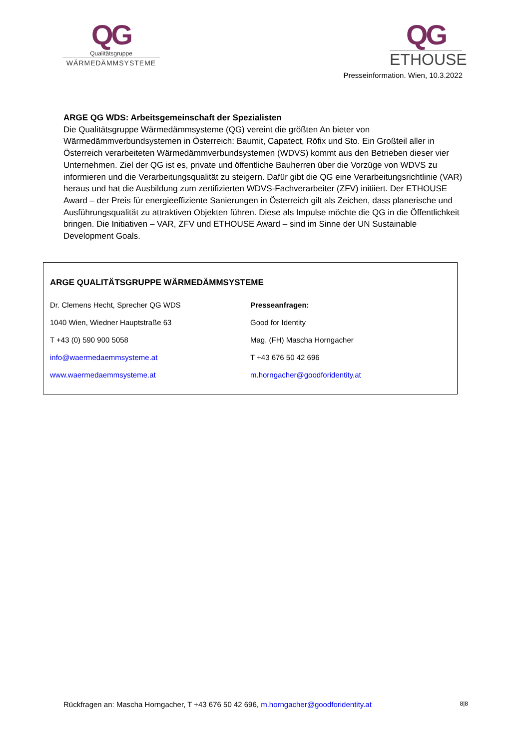QG
Qualitätsgruppe
WÄRMEDÄMMSYSTEME
QG
ETHOUSE
Presseinformation. Wien, 10.3.2022
ARGE QG WDS: Arbeitsgemeinschaft der Spezialisten
Die Qualitätsgruppe Wärmedämmsysteme (QG) vereint die größten An bieter von Wärmedämmverbundsystemen in Österreich: Baumit, Capatect, Röfix und Sto. Ein Großteil aller in Österreich verarbeiteten Wärmedämmverbundsystemen (WDVS) kommt aus den Betrieben dieser vier Unternehmen. Ziel der QG ist es, private und öffentliche Bauherren über die Vorzüge von WDVS zu informieren und die Verarbeitungsqualität zu steigern. Dafür gibt die QG eine Verarbeitungsrichtlinie (VAR) heraus und hat die Ausbildung zum zertifizierten WDVS-Fachverarbeiter (ZFV) initiiert. Der ETHOUSE Award – der Preis für energieeffiziente Sanierungen in Österreich gilt als Zeichen, dass planerische und Ausführungsqualität zu attraktiven Objekten führen. Diese als Impulse möchte die QG in die Öffentlichkeit bringen. Die Initiativen – VAR, ZFV und ETHOUSE Award – sind im Sinne der UN Sustainable Development Goals.
ARGE QUALITÄTSGRUPPE WÄRMEDÄMMSYSTEME
Dr. Clemens Hecht, Sprecher QG WDS
1040 Wien, Wiedner Hauptstraße 63
T +43 (0) 590 900 5058
info@waermedaemmsysteme.at
www.waermedaemmsysteme.at
Presseanfragen:
Good for Identity
Mag. (FH) Mascha Horngacher
T +43 676 50 42 696
m.horngacher@goodforidentity.at
Rückfragen an: Mascha Horngacher, T +43 676 50 42 696, m.horngacher@goodforidentity.at 8|8